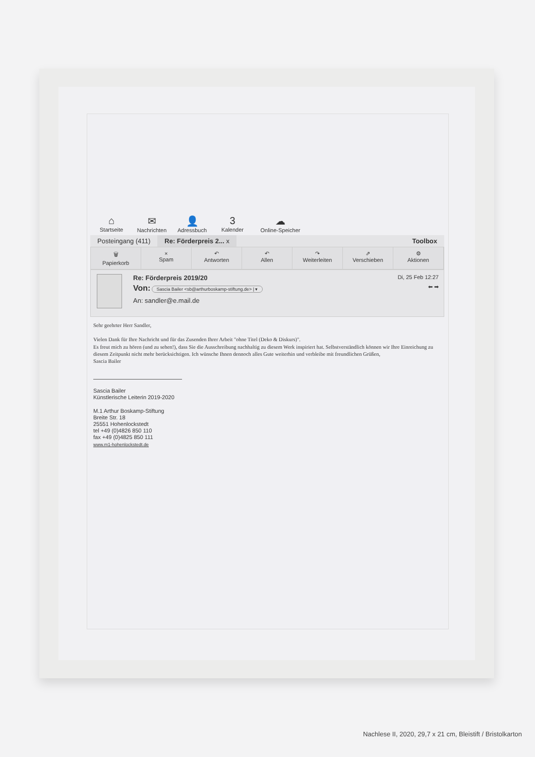⌂
Startseite
✉
Nachrichten
👤
Adressbuch
3
Kalender
☁
Online-Speicher
Posteingang (411) Re: Förderpreis 2... x Toolbox
🗑
Papierkorb
×
Spam
↶
Antworten
↶
Allen
↷
Weiterleiten
⇗
Verschieben
⚙
Aktionen
Re: Förderpreis 2019/20 Di, 25 Feb 12:27
Von: Sascia Bailer <sb@arthurboskamp-stiftung.de> | ▾ ⬅ ➡
An: sandler@e.mail.de
Sehr geehrter Herr Sandler,
Vielen Dank für Ihre Nachricht und für das Zusenden Ihrer Arbeit "ohne Titel (Deko & Diskurs)".
Es freut mich zu hören (und zu sehen!), dass Sie die Ausschreibung nachhaltig zu diesem Werk inspiriert hat. Selbstverständlich können wir Ihre Einreichung zu diesem Zeitpunkt nicht mehr berücksichtigen. Ich wünsche Ihnen dennoch alles Gute weiterhin und verbleibe mit freundlichen Grüßen,
Sascia Bailer
Sascia Bailer
Künstlerische Leiterin 2019-2020
M.1 Arthur Boskamp-Stiftung
Breite Str. 18
25551 Hohenlockstedt
tel +49 (0)4826 850 110
fax +49 (0)4825 850 111
www.m1-hohenlockstedt.de
Nachlese II, 2020, 29,7 x 21 cm, Bleistift / Bristolkarton